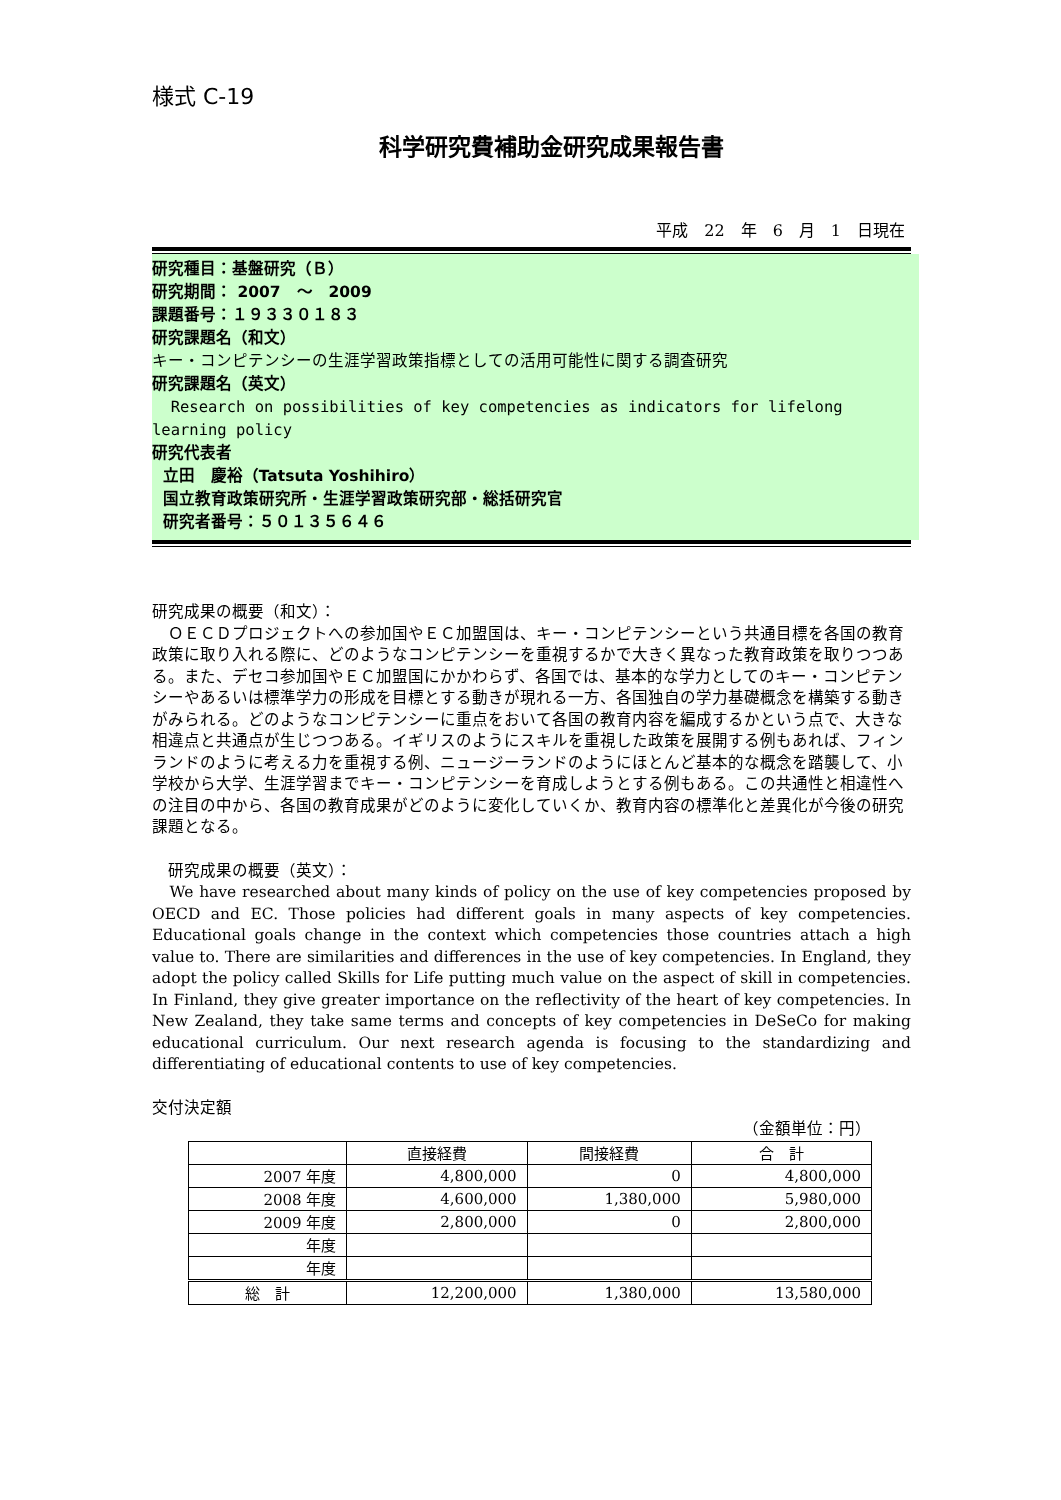様式 C-19
科学研究費補助金研究成果報告書
平成　22　年　6　月　1　日現在
研究種目：基盤研究（Ｂ）
研究期間： 2007　～　2009
課題番号：１９３３０１８３
研究課題名（和文）
キー・コンピテンシーの生涯学習政策指標としての活用可能性に関する調査研究
研究課題名（英文）
Research on possibilities of key competencies as indicators for lifelong learning policy
研究代表者
立田　慶裕（Tatsuta Yoshihiro）
国立教育政策研究所・生涯学習政策研究部・総括研究官
研究者番号：５０１３５６４６
研究成果の概要（和文）：
　ＯＥＣＤプロジェクトへの参加国やＥＣ加盟国は、キー・コンピテンシーという共通目標を各国の教育政策に取り入れる際に、どのようなコンピテンシーを重視するかで大きく異なった教育政策を取りつつある。また、デセコ参加国やＥＣ加盟国にかかわらず、各国では、基本的な学力としてのキー・コンピテンシーやあるいは標準学力の形成を目標とする動きが現れる一方、各国独自の学力基礎概念を構築する動きがみられる。どのようなコンピテンシーに重点をおいて各国の教育内容を編成するかという点で、大きな相違点と共通点が生じつつある。イギリスのようにスキルを重視した政策を展開する例もあれば、フィンランドのように考える力を重視する例、ニュージーランドのようにほとんど基本的な概念を踏襲して、小学校から大学、生涯学習までキー・コンピテンシーを育成しようとする例もある。この共通性と相違性への注目の中から、各国の教育成果がどのように変化していくか、教育内容の標準化と差異化が今後の研究課題となる。
　研究成果の概要（英文）：
We have researched about many kinds of policy on the use of key competencies proposed by OECD and EC. Those policies had different goals in many aspects of key competencies. Educational goals change in the context which competencies those countries attach a high value to. There are similarities and differences in the use of key competencies. In England, they adopt the policy called Skills for Life putting much value on the aspect of skill in competencies. In Finland, they give greater importance on the reflectivity of the heart of key competencies. In New Zealand, they take same terms and concepts of key competencies in DeSeCo for making educational curriculum. Our next research agenda is focusing to the standardizing and differentiating of educational contents to use of key competencies.
交付決定額
（金額単位：円）
| | 直接経費 | 間接経費 | 合 計 |
| 2007 年度 | 4,800,000 | 0 | 4,800,000 |
| 2008 年度 | 4,600,000 | 1,380,000 | 5,980,000 |
| 2009 年度 | 2,800,000 | 0 | 2,800,000 |
| 年度 | | | |
| 年度 | | | |
| 総 計 | 12,200,000 | 1,380,000 | 13,580,000 |